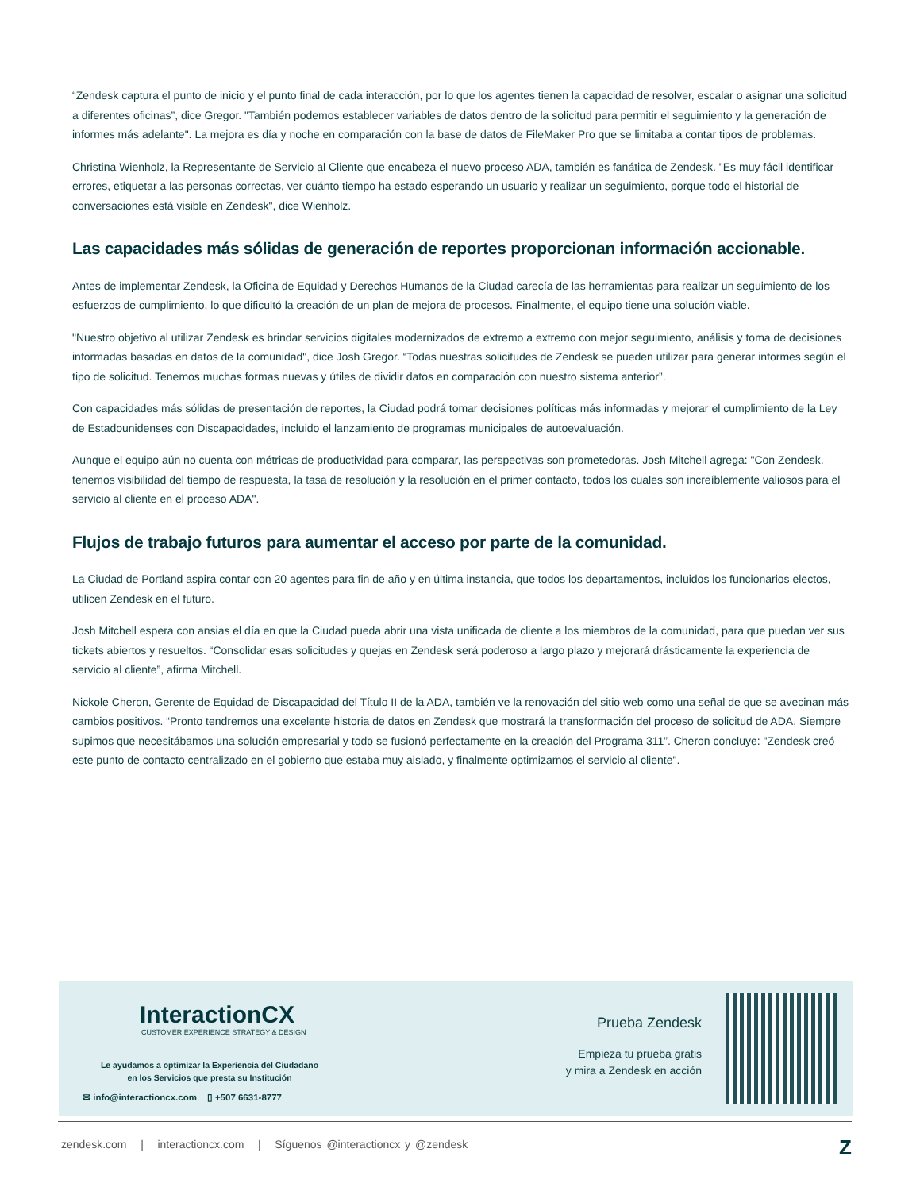“Zendesk captura el punto de inicio y el punto final de cada interacción, por lo que los agentes tienen la capacidad de resolver, escalar o asignar una solicitud a diferentes oficinas”, dice Gregor. "También podemos establecer variables de datos dentro de la solicitud para permitir el seguimiento y la generación de informes más adelante". La mejora es día y noche en comparación con la base de datos de FileMaker Pro que se limitaba a contar tipos de problemas.
Christina Wienholz, la Representante de Servicio al Cliente que encabeza el nuevo proceso ADA, también es fanática de Zendesk. "Es muy fácil identificar errores, etiquetar a las personas correctas, ver cuánto tiempo ha estado esperando un usuario y realizar un seguimiento, porque todo el historial de conversaciones está visible en Zendesk", dice Wienholz.
Las capacidades más sólidas de generación de reportes proporcionan información accionable.
Antes de implementar Zendesk, la Oficina de Equidad y Derechos Humanos de la Ciudad carecía de las herramientas para realizar un seguimiento de los esfuerzos de cumplimiento, lo que dificultó la creación de un plan de mejora de procesos. Finalmente, el equipo tiene una solución viable.
"Nuestro objetivo al utilizar Zendesk es brindar servicios digitales modernizados de extremo a extremo con mejor seguimiento, análisis y toma de decisiones informadas basadas en datos de la comunidad", dice Josh Gregor. “Todas nuestras solicitudes de Zendesk se pueden utilizar para generar informes según el tipo de solicitud. Tenemos muchas formas nuevas y útiles de dividir datos en comparación con nuestro sistema anterior”.
Con capacidades más sólidas de presentación de reportes, la Ciudad podrá tomar decisiones políticas más informadas y mejorar el cumplimiento de la Ley de Estadounidenses con Discapacidades, incluido el lanzamiento de programas municipales de autoevaluación.
Aunque el equipo aún no cuenta con métricas de productividad para comparar, las perspectivas son prometedoras. Josh Mitchell agrega: "Con Zendesk, tenemos visibilidad del tiempo de respuesta, la tasa de resolución y la resolución en el primer contacto, todos los cuales son increíblemente valiosos para el servicio al cliente en el proceso ADA".
Flujos de trabajo futuros para aumentar el acceso por parte de la comunidad.
La Ciudad de Portland aspira contar con 20 agentes para fin de año y en última instancia, que todos los departamentos, incluidos los funcionarios electos, utilicen Zendesk en el futuro.
Josh Mitchell espera con ansias el día en que la Ciudad pueda abrir una vista unificada de cliente a los miembros de la comunidad, para que puedan ver sus tickets abiertos y resueltos. “Consolidar esas solicitudes y quejas en Zendesk será poderoso a largo plazo y mejorará drásticamente la experiencia de servicio al cliente”, afirma Mitchell.
Nickole Cheron, Gerente de Equidad de Discapacidad del Título II de la ADA, también ve la renovación del sitio web como una señal de que se avecinan más cambios positivos. “Pronto tendremos una excelente historia de datos en Zendesk que mostrará la transformación del proceso de solicitud de ADA. Siempre supimos que necesitábamos una solución empresarial y todo se fusionó perfectamente en la creación del Programa 311”. Cheron concluye: "Zendesk creó este punto de contacto centralizado en el gobierno que estaba muy aislado, y finalmente optimizamos el servicio al cliente".
InteractionCX
CUSTOMER EXPERIENCE STRATEGY & DESIGN
Le ayudamos a optimizar la Experiencia del Ciudadano
en los Servicios que presta su Institución
✉ info@interactioncx.com ▯ +507 6631-8777
Prueba Zendesk
Empieza tu prueba gratis
y mira a Zendesk en acción
zendesk.com | interactioncx.com | Síguenos @interactioncx y @zendesk
Z